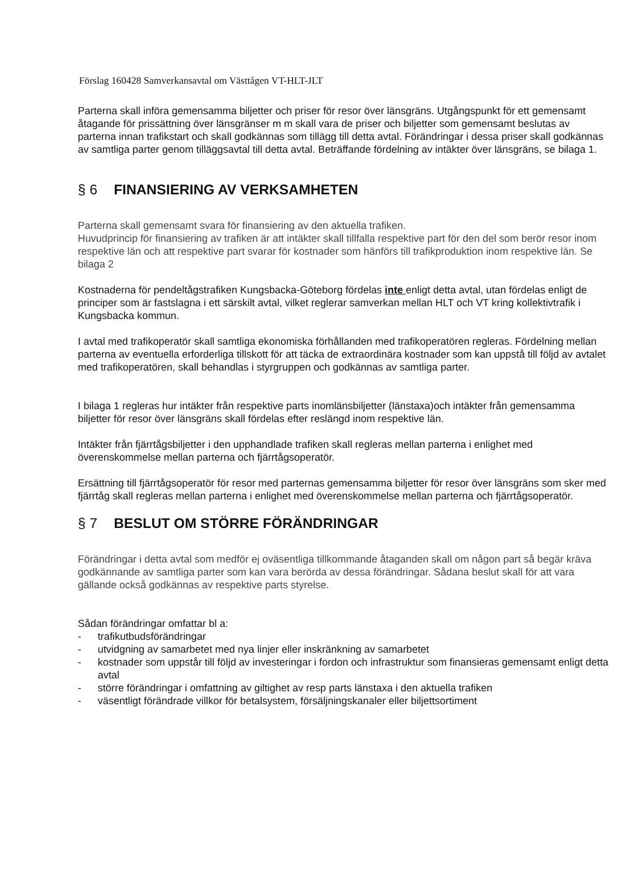Förslag 160428 Samverkansavtal om Västtågen VT-HLT-JLT
Parterna skall införa gemensamma biljetter och priser för resor över länsgräns. Utgångspunkt för ett gemensamt åtagande för prissättning över länsgränser m m skall vara de priser och biljetter som gemensamt beslutas av parterna innan trafikstart och skall godkännas som tillägg till detta avtal. Förändringar i dessa priser skall godkännas av samtliga parter genom tilläggsavtal till detta avtal. Beträffande fördelning av intäkter över länsgräns, se bilaga 1.
§ 6 FINANSIERING AV VERKSAMHETEN
Parterna skall gemensamt svara för finansiering av den aktuella trafiken.
Huvudprincip för finansiering av trafiken är att intäkter skall tillfalla respektive part för den del som berör resor inom respektive län och att respektive part svarar för kostnader som hänförs till trafikproduktion inom respektive län. Se bilaga 2
Kostnaderna för pendeltågstrafiken Kungsbacka-Göteborg fördelas inte enligt detta avtal, utan fördelas enligt de principer som är fastslagna i ett särskilt avtal, vilket reglerar samverkan mellan HLT och VT kring kollektivtrafik i Kungsbacka kommun.
I avtal med trafikoperatör skall samtliga ekonomiska förhållanden med trafikoperatören regleras. Fördelning mellan parterna av eventuella erforderliga tillskott för att täcka de extraordinära kostnader som kan uppstå till följd av avtalet med trafikoperatören, skall behandlas i styrgruppen och godkännas av samtliga parter.
I bilaga 1 regleras hur intäkter från respektive parts inomlänsbiljetter (länstaxa)och intäkter från gemensamma biljetter för resor över länsgräns skall fördelas efter reslängd inom respektive län.
Intäkter från fjärrtågsbiljetter i den upphandlade trafiken skall regleras mellan parterna i enlighet med överenskommelse mellan parterna och fjärrtågsoperatör.
Ersättning till fjärrtågsoperatör för resor med parternas gemensamma biljetter för resor över länsgräns som sker med fjärrtåg skall regleras mellan parterna i enlighet med överenskommelse mellan parterna och fjärrtågsoperatör.
§ 7 BESLUT OM STÖRRE FÖRÄNDRINGAR
Förändringar i detta avtal som medför ej oväsentliga tillkommande åtaganden skall om någon part så begär kräva godkännande av samtliga parter som kan vara berörda av dessa förändringar. Sådana beslut skall för att vara gällande också godkännas av respektive parts styrelse.
Sådan förändringar omfattar bl a:
- trafikutbudsförändringar
- utvidgning av samarbetet med nya linjer eller inskränkning av samarbetet
- kostnader som uppstår till följd av investeringar i fordon och infrastruktur som finansieras gemensamt enligt detta avtal
- större förändringar i omfattning av giltighet av resp parts länstaxa i den aktuella trafiken
- väsentligt förändrade villkor för betalsystem, försäljningskanaler eller biljettsortiment